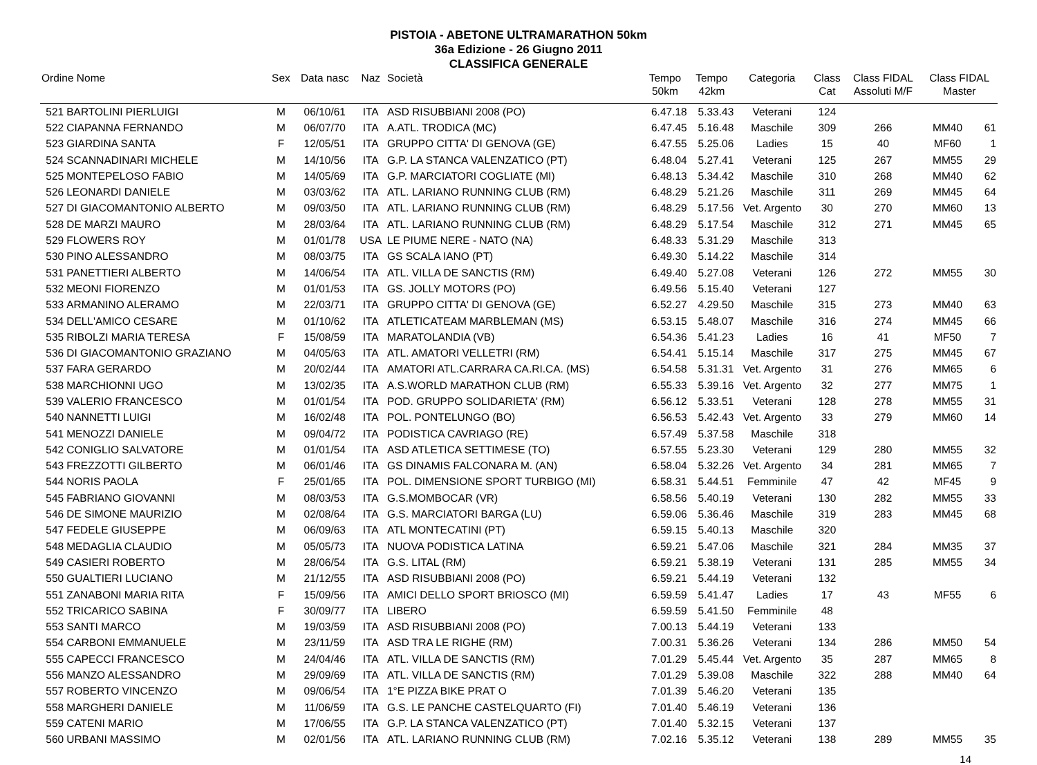PISTOIA - ABETONE ULTRAMARATHON 50km
36a Edizione - 26 Giugno 2011
CLASSIFICA GENERALE
| Ordine Nome | | Sex | Data nasc | Naz | Società | Tempo 50km | Tempo 42km | Categoria | Class Cat | Class FIDAL Assoluti M/F | Class FIDAL Master | |
| --- | --- | --- | --- | --- | --- | --- | --- | --- | --- | --- | --- | --- |
| 521 | BARTOLINI PIERLUIGI | M | 06/10/61 | ITA | ASD RISUBBIANI 2008 (PO) | 6.47.18 | 5.33.43 | Veterani | 124 | | | |
| 522 | CIAPANNA FERNANDO | M | 06/07/70 | ITA | A.ATL. TRODICA (MC) | 6.47.45 | 5.16.48 | Maschile | 309 | 266 | MM40 | 61 |
| 523 | GIARDINA SANTA | F | 12/05/51 | ITA | GRUPPO CITTA' DI GENOVA (GE) | 6.47.55 | 5.25.06 | Ladies | 15 | 40 | MF60 | 1 |
| 524 | SCANNADINARI MICHELE | M | 14/10/56 | ITA | G.P. LA STANCA VALENZATICO (PT) | 6.48.04 | 5.27.41 | Veterani | 125 | 267 | MM55 | 29 |
| 525 | MONTEPELOSO FABIO | M | 14/05/69 | ITA | G.P. MARCIATORI COGLIATE (MI) | 6.48.13 | 5.34.42 | Maschile | 310 | 268 | MM40 | 62 |
| 526 | LEONARDI DANIELE | M | 03/03/62 | ITA | ATL. LARIANO RUNNING CLUB (RM) | 6.48.29 | 5.21.26 | Maschile | 311 | 269 | MM45 | 64 |
| 527 | DI GIACOMANTONIO ALBERTO | M | 09/03/50 | ITA | ATL. LARIANO RUNNING CLUB (RM) | 6.48.29 | 5.17.56 | Vet. Argento | 30 | 270 | MM60 | 13 |
| 528 | DE MARZI MAURO | M | 28/03/64 | ITA | ATL. LARIANO RUNNING CLUB (RM) | 6.48.29 | 5.17.54 | Maschile | 312 | 271 | MM45 | 65 |
| 529 | FLOWERS ROY | M | 01/01/78 | USA | LE PIUME NERE - NATO (NA) | 6.48.33 | 5.31.29 | Maschile | 313 | | | |
| 530 | PINO ALESSANDRO | M | 08/03/75 | ITA | GS SCALA IANO (PT) | 6.49.30 | 5.14.22 | Maschile | 314 | | | |
| 531 | PANETTIERI ALBERTO | M | 14/06/54 | ITA | ATL. VILLA DE SANCTIS (RM) | 6.49.40 | 5.27.08 | Veterani | 126 | 272 | MM55 | 30 |
| 532 | MEONI FIORENZO | M | 01/01/53 | ITA | GS. JOLLY MOTORS (PO) | 6.49.56 | 5.15.40 | Veterani | 127 | | | |
| 533 | ARMANINO ALERAMO | M | 22/03/71 | ITA | GRUPPO CITTA' DI GENOVA (GE) | 6.52.27 | 4.29.50 | Maschile | 315 | 273 | MM40 | 63 |
| 534 | DELL'AMICO CESARE | M | 01/10/62 | ITA | ATLETICATEAM MARBLEMAN (MS) | 6.53.15 | 5.48.07 | Maschile | 316 | 274 | MM45 | 66 |
| 535 | RIBOLZI MARIA TERESA | F | 15/08/59 | ITA | MARATOLANDIA (VB) | 6.54.36 | 5.41.23 | Ladies | 16 | 41 | MF50 | 7 |
| 536 | DI GIACOMANTONIO GRAZIANO | M | 04/05/63 | ITA | ATL. AMATORI VELLETRI (RM) | 6.54.41 | 5.15.14 | Maschile | 317 | 275 | MM45 | 67 |
| 537 | FARA GERARDO | M | 20/02/44 | ITA | AMATORI ATL.CARRARA CA.RI.CA. (MS) | 6.54.58 | 5.31.31 | Vet. Argento | 31 | 276 | MM65 | 6 |
| 538 | MARCHIONNI UGO | M | 13/02/35 | ITA | A.S.WORLD MARATHON CLUB (RM) | 6.55.33 | 5.39.16 | Vet. Argento | 32 | 277 | MM75 | 1 |
| 539 | VALERIO FRANCESCO | M | 01/01/54 | ITA | POD. GRUPPO SOLIDARIETA' (RM) | 6.56.12 | 5.33.51 | Veterani | 128 | 278 | MM55 | 31 |
| 540 | NANNETTI LUIGI | M | 16/02/48 | ITA | POL. PONTELUNGO (BO) | 6.56.53 | 5.42.43 | Vet. Argento | 33 | 279 | MM60 | 14 |
| 541 | MENOZZI DANIELE | M | 09/04/72 | ITA | PODISTICA CAVRIAGO (RE) | 6.57.49 | 5.37.58 | Maschile | 318 | | | |
| 542 | CONIGLIO SALVATORE | M | 01/01/54 | ITA | ASD ATLETICA SETTIMESE (TO) | 6.57.55 | 5.23.30 | Veterani | 129 | 280 | MM55 | 32 |
| 543 | FREZZOTTI GILBERTO | M | 06/01/46 | ITA | GS DINAMIS FALCONARA M. (AN) | 6.58.04 | 5.32.26 | Vet. Argento | 34 | 281 | MM65 | 7 |
| 544 | NORIS PAOLA | F | 25/01/65 | ITA | POL. DIMENSIONE SPORT TURBIGO (MI) | 6.58.31 | 5.44.51 | Femminile | 47 | 42 | MF45 | 9 |
| 545 | FABRIANO GIOVANNI | M | 08/03/53 | ITA | G.S.MOMBOCAR (VR) | 6.58.56 | 5.40.19 | Veterani | 130 | 282 | MM55 | 33 |
| 546 | DE SIMONE MAURIZIO | M | 02/08/64 | ITA | G.S. MARCIATORI BARGA (LU) | 6.59.06 | 5.36.46 | Maschile | 319 | 283 | MM45 | 68 |
| 547 | FEDELE GIUSEPPE | M | 06/09/63 | ITA | ATL MONTECATINI (PT) | 6.59.15 | 5.40.13 | Maschile | 320 | | | |
| 548 | MEDAGLIA CLAUDIO | M | 05/05/73 | ITA | NUOVA PODISTICA LATINA | 6.59.21 | 5.47.06 | Maschile | 321 | 284 | MM35 | 37 |
| 549 | CASIERI ROBERTO | M | 28/06/54 | ITA | G.S. LITAL (RM) | 6.59.21 | 5.38.19 | Veterani | 131 | 285 | MM55 | 34 |
| 550 | GUALTIERI LUCIANO | M | 21/12/55 | ITA | ASD RISUBBIANI 2008 (PO) | 6.59.21 | 5.44.19 | Veterani | 132 | | | |
| 551 | ZANABONI MARIA RITA | F | 15/09/56 | ITA | AMICI DELLO SPORT BRIOSCO (MI) | 6.59.59 | 5.41.47 | Ladies | 17 | 43 | MF55 | 6 |
| 552 | TRICARICO SABINA | F | 30/09/77 | ITA | LIBERO | 6.59.59 | 5.41.50 | Femminile | 48 | | | |
| 553 | SANTI MARCO | M | 19/03/59 | ITA | ASD RISUBBIANI 2008 (PO) | 7.00.13 | 5.44.19 | Veterani | 133 | | | |
| 554 | CARBONI EMMANUELE | M | 23/11/59 | ITA | ASD TRA LE RIGHE (RM) | 7.00.31 | 5.36.26 | Veterani | 134 | 286 | MM50 | 54 |
| 555 | CAPECCI FRANCESCO | M | 24/04/46 | ITA | ATL. VILLA DE SANCTIS (RM) | 7.01.29 | 5.45.44 | Vet. Argento | 35 | 287 | MM65 | 8 |
| 556 | MANZO ALESSANDRO | M | 29/09/69 | ITA | ATL. VILLA DE SANCTIS (RM) | 7.01.29 | 5.39.08 | Maschile | 322 | 288 | MM40 | 64 |
| 557 | ROBERTO VINCENZO | M | 09/06/54 | ITA | 1°E PIZZA BIKE PRAT O | 7.01.39 | 5.46.20 | Veterani | 135 | | | |
| 558 | MARGHERI DANIELE | M | 11/06/59 | ITA | G.S. LE PANCHE CASTELQUARTO (FI) | 7.01.40 | 5.46.19 | Veterani | 136 | | | |
| 559 | CATENI MARIO | M | 17/06/55 | ITA | G.P. LA STANCA VALENZATICO (PT) | 7.01.40 | 5.32.15 | Veterani | 137 | | | |
| 560 | URBANI MASSIMO | M | 02/01/56 | ITA | ATL. LARIANO RUNNING CLUB (RM) | 7.02.16 | 5.35.12 | Veterani | 138 | 289 | MM55 | 35 |
14